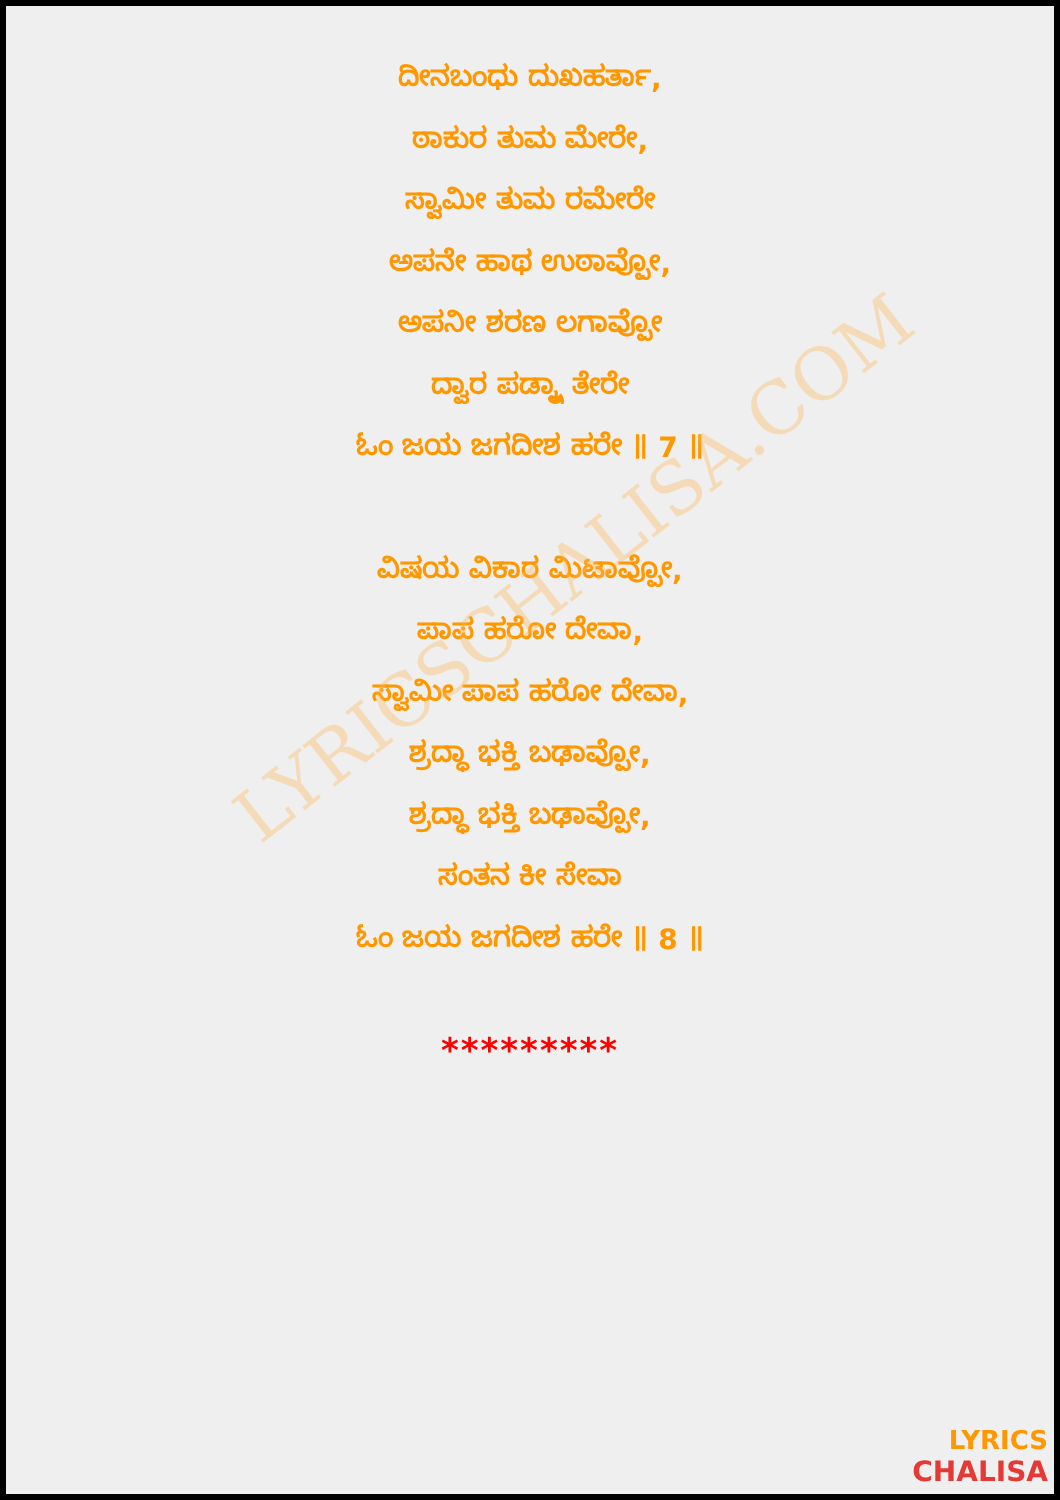LYRICSCHALISA.COM
ದೀನಬಂಧು ದುಖಹರ್ತಾ,
ಠಾಕುರ ತುಮ ಮೇರೇ,
ಸ್ವಾಮೀ ತುಮ ರಮೇರೇ
ಅಪನೇ ಹಾಥ ಉಠಾವ್ಪೋ,
ಅಪನೀ ಶರಣ ಲಗಾವ್ಪೋ
ದ್ವಾರ ಪಡ್ಕ್ಷಾ ತೇರೇ
ಓಂ ಜಯ ಜಗದೀಶ ಹರೇ ॥ 7 ॥
ವಿಷಯ ವಿಕಾರ ಮಿಟಾವ್ಪೋ,
ಪಾಪ ಹರೋ ದೇವಾ,
ಸ್ವಾಮೀ ಪಾಪ ಹರೋ ದೇವಾ,
ಶ್ರದ್ಧಾ ಭಕ್ತಿ ಬಢಾವ್ಪೋ,
ಶ್ರದ್ಧಾ ಭಕ್ತಿ ಬಢಾವ್ಪೋ,
ಸಂತನ ಕೀ ಸೇವಾ
ಓಂ ಜಯ ಜಗದೀಶ ಹರೇ ॥ 8 ॥
*********
LYRICS
CHALISA